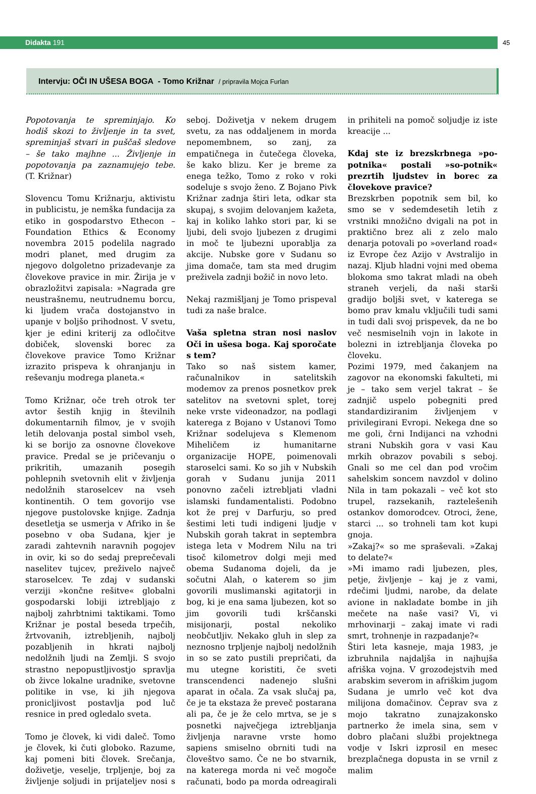Didakta 191 45
Intervju: OČI IN UŠESA BOGA - Tomo Križnar / pripravila Mojca Furlan
Popotovanja te spreminjajo. Ko hodiš skozi to življenje in ta svet, spreminjaš stvari in puščaš sledove – še tako majhne ... Življenje in popotovanja pa zaznamujejo tebe. (T. Križnar)
Slovencu Tomu Križnarju, aktivistu in publicistu, je nemška fundacija za etiko in gospodarstvo Ethecon – Foundation Ethics & Economy novembra 2015 podelila nagrado modri planet, med drugim za njegovo dolgoletno prizadevanje za človekove pravice in mir. Žirija je v obrazložitvi zapisala: »Nagrada gre neustrašnemu, neutrudnemu borcu, ki ljudem vrača dostojanstvo in upanje v boljšo prihodnost. V svetu, kjer je edini kriterij za odločitve dobiček, slovenski borec za človekove pravice Tomo Križnar izrazito prispeva k ohranjanju in reševanju modrega planeta.«
Tomo Križnar, oče treh otrok ter avtor šestih knjig in številnih dokumentarnih filmov, je v svojih letih delovanja postal simbol vseh, ki se borijo za osnovne človekove pravice. Predal se je pričevanju o prikritih, umazanih posegih pohlepnih svetovnih elit v življenja nedolžnih staroselcev na vseh kontinentih. O tem govorijo vse njegove pustolovske knjige. Zadnja desetletja se usmerja v Afriko in še posebno v oba Sudana, kjer je zaradi zahtevnih naravnih pogojev in ovir, ki so do sedaj preprečevali naselitev tujcev, preživelo največ staroselcev. Te zdaj v sudanski verziji »končne rešitve« globalni gospodarski lobiji iztrebljajo z najbolj zahrbtnimi taktikami. Tomo Križnar je postal beseda trpečih, žrtvovanih, iztrebljenih, najbolj pozabljenih in hkrati najbolj nedolžnih ljudi na Zemlji. S svojo strastno nepopustljivostjo spravlja ob živce lokalne uradnike, svetovne politike in vse, ki jih njegova pronicljivost postavlja pod luč resnice in pred ogledalo sveta.
Tomo je človek, ki vidi daleč. Tomo je človek, ki čuti globoko. Razume, kaj pomeni biti človek. Srečanja, doživetje, veselje, trpljenje, boj za življenje soljudi in prijateljev nosi s seboj. Doživetja v nekem drugem svetu, za nas oddaljenem in morda nepomembnem, so zanj, za empatičnega in čutečega človeka, še kako blizu. Ker je breme za enega težko, Tomo z roko v roki sodeluje s svojo ženo. Z Bojano Pivk Križnar zadnja štiri leta, odkar sta skupaj, s svojim delovanjem kažeta, kaj in koliko lahko stori par, ki se ljubi, deli svojo ljubezen z drugimi in moč te ljubezni uporablja za akcije. Nubske gore v Sudanu so jima domače, tam sta med drugim preživela zadnji božič in novo leto.
Nekaj razmišljanj je Tomo prispeval tudi za naše bralce.
Vaša spletna stran nosi naslov Oči in ušesa boga. Kaj sporočate s tem?
Tako so naš sistem kamer, računalnikov in satelitskih modemov za prenos posnetkov prek satelitov na svetovni splet, torej neke vrste videonadzor, na podlagi katerega z Bojano v Ustanovi Tomo Križnar sodelujeva s Klemenom Miheličem iz humanitarne organizacije HOPE, poimenovali staroselci sami. Ko so jih v Nubskih gorah v Sudanu junija 2011 ponovno začeli iztrebljati vladni islamski fundamentalisti. Podobno kot že prej v Darfurju, so pred šestimi leti tudi indigeni ljudje v Nubskih gorah takrat in septembra istega leta v Modrem Nilu na tri tisoč kilometrov dolgi meji med obema Sudanoma dojeli, da je sočutni Alah, o katerem so jim govorili muslimanski agitatorji in bog, ki je ena sama ljubezen, kot so jim govorili tudi krščanski misijonarji, postal nekoliko neobčutljiv. Nekako gluh in slep za neznosno trpljenje najbolj nedolžnih in so se zato pustili prepričati, da mu utegne koristiti, če sveti transcendenci nadenejo slušni aparat in očala. Za vsak slučaj pa, če je ta ekstaza že preveč postarana ali pa, če je že celo mrtva, se je s posnetki največjega iztrebljanja življenja naravne vrste homo sapiens smiselno obrniti tudi na človeštvo samo. Če ne bo stvarnik, na katerega morda ni več mogoče računati, bodo pa morda odreagirali in prihiteli na pomoč soljudje iz iste kreacije ...
Kdaj ste iz brezskrbnega »po-potnika« postali »so-potnik« prezrtih ljudstev in borec za človekove pravice?
Brezskrben popotnik sem bil, ko smo se v sedemdesetih letih z vrstniki množično dvigali na pot in praktično brez ali z zelo malo denarja potovali po »overland road« iz Evrope čez Azijo v Avstralijo in nazaj. Kljub hladni vojni med obema blokoma smo takrat mladi na obeh straneh verjeli, da naši starši gradijo boljši svet, v katerega se bomo prav kmalu vključili tudi sami in tudi dali svoj prispevek, da ne bo več nesmiselnih vojn in lakote in bolezni in iztrebljanja človeka po človeku.
Pozimi 1979, med čakanjem na zagovor na ekonomski fakulteti, mi je – tako sem verjel takrat – še zadnjič uspelo pobegniti pred standardiziranim življenjem v privilegirani Evropi. Nekega dne so me goli, črni Indijanci na vzhodni strani Nubskih gora v vasi Kau mrkih obrazov povabili s seboj. Gnali so me cel dan pod vročim sahelskim soncem navzdol v dolino Nila in tam pokazali – več kot sto trupel, razsekanih, raztelešenih ostankov domorodcev. Otroci, žene, starci ... so trohneli tam kot kupi gnoja.
»Zakaj?« so me spraševali. »Zakaj to delate?«
»Mi imamo radi ljubezen, ples, petje, življenje – kaj je z vami, rdečimi ljudmi, narobe, da delate avione in nakladate bombe in jih mečete na naše vasi? Vi, vi mrhovinarji – zakaj imate vi radi smrt, trohnenje in razpadanje?«
Štiri leta kasneje, maja 1983, je izbruhnila najdaljša in najhujša afriška vojna. V grozodejstvih med arabskim severom in afriškim jugom Sudana je umrlo več kot dva milijona domačinov. Čeprav sva z mojo takratno zunajzakonsko partnerko že imela sina, sem v dobro plačani službi projektnega vodje v Iskri izprosil en mesec brezplačnega dopusta in se vrnil z malim